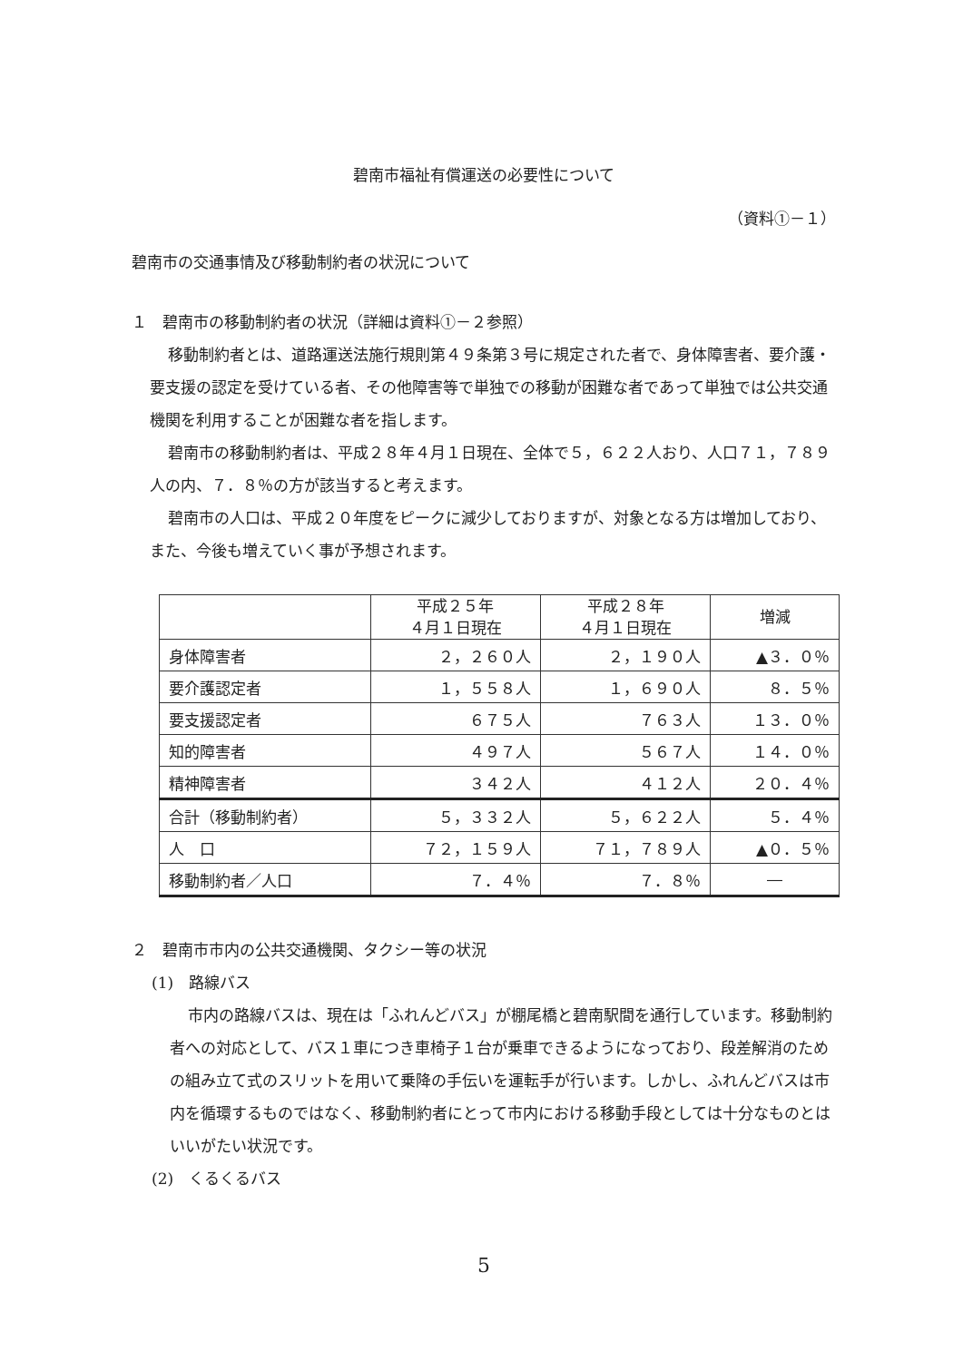碧南市福祉有償運送の必要性について
（資料①－１）
碧南市の交通事情及び移動制約者の状況について
１　碧南市の移動制約者の状況（詳細は資料①－２参照）
移動制約者とは、道路運送法施行規則第４９条第３号に規定された者で、身体障害者、要介護・要支援の認定を受けている者、その他障害等で単独での移動が困難な者であって単独では公共交通機関を利用することが困難な者を指します。
碧南市の移動制約者は、平成２８年４月１日現在、全体で５，６２２人おり、人口７１，７８９人の内、７．８％の方が該当すると考えます。
碧南市の人口は、平成２０年度をピークに減少しておりますが、対象となる方は増加しており、また、今後も増えていく事が予想されます。
| | 平成２５年 ４月１日現在 | 平成２８年 ４月１日現在 | 増減 |
| --- | --- | --- | --- |
| 身体障害者 | ２，２６０人 | ２，１９０人 | ▲３．０％ |
| 要介護認定者 | １，５５８人 | １，６９０人 | ８．５％ |
| 要支援認定者 | ６７５人 | ７６３人 | １３．０％ |
| 知的障害者 | ４９７人 | ５６７人 | １４．０％ |
| 精神障害者 | ３４２人 | ４１２人 | ２０．４％ |
| 合計（移動制約者） | ５，３３２人 | ５，６２２人 | ５．４％ |
| 人 口 | ７２，１５９人 | ７１，７８９人 | ▲０．５％ |
| 移動制約者／人口 | ７．４％ | ７．８％ | ― |
２　碧南市市内の公共交通機関、タクシー等の状況
(1)　路線バス
市内の路線バスは、現在は「ふれんどバス」が棚尾橋と碧南駅間を通行しています。移動制約者への対応として、バス１車につき車椅子１台が乗車できるようになっており、段差解消のための組み立て式のスリットを用いて乗降の手伝いを運転手が行います。しかし、ふれんどバスは市内を循環するものではなく、移動制約者にとって市内における移動手段としては十分なものとはいいがたい状況です。
(2)　くるくるバス
5